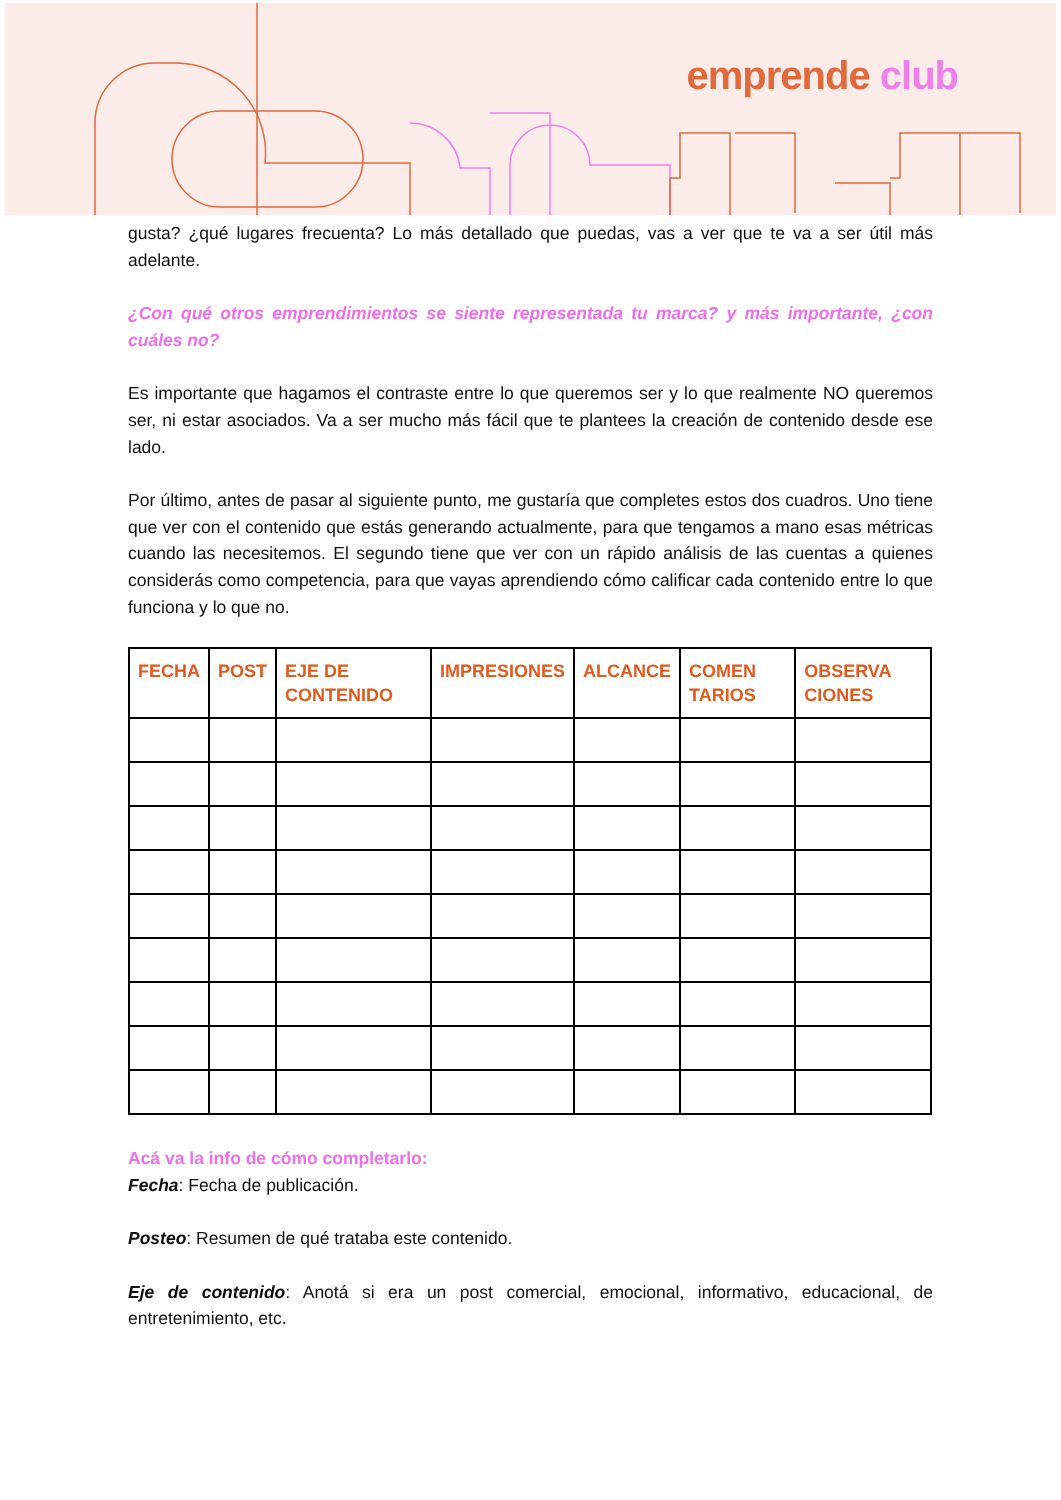emprende club
gusta? ¿qué lugares frecuenta? Lo más detallado que puedas, vas a ver que te va a ser útil más adelante.
¿Con qué otros emprendimientos se siente representada tu marca? y más importante, ¿con cuáles no?
Es importante que hagamos el contraste entre lo que queremos ser y lo que realmente NO queremos ser, ni estar asociados. Va a ser mucho más fácil que te plantees la creación de contenido desde ese lado.
Por último, antes de pasar al siguiente punto, me gustaría que completes estos dos cuadros. Uno tiene que ver con el contenido que estás generando actualmente, para que tengamos a mano esas métricas cuando las necesitemos. El segundo tiene que ver con un rápido análisis de las cuentas a quienes considerás como competencia, para que vayas aprendiendo cómo calificar cada contenido entre lo que funciona y lo que no.
| FECHA | POST | EJE DE CONTENIDO | IMPRESIONES | ALCANCE | COMEN TARIOS | OBSERVA CIONES |
| --- | --- | --- | --- | --- | --- | --- |
Acá va la info de cómo completarlo:
Fecha: Fecha de publicación.
Posteo: Resumen de qué trataba este contenido.
Eje de contenido: Anotá si era un post comercial, emocional, informativo, educacional, de entretenimiento, etc.